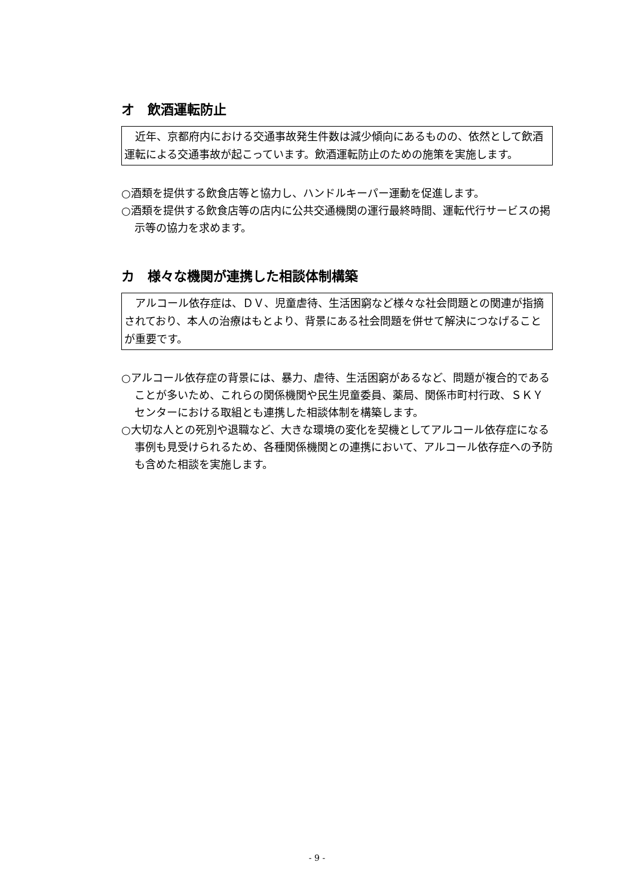オ　飲酒運転防止
　近年、京都府内における交通事故発生件数は減少傾向にあるものの、依然として飲酒運転による交通事故が起こっています。飲酒運転防止のための施策を実施します。
○酒類を提供する飲食店等と協力し、ハンドルキーパー運動を促進します。
○酒類を提供する飲食店等の店内に公共交通機関の運行最終時間、運転代行サービスの掲示等の協力を求めます。
カ　様々な機関が連携した相談体制構築
　アルコール依存症は、ＤＶ、児童虐待、生活困窮など様々な社会問題との関連が指摘されており、本人の治療はもとより、背景にある社会問題を併せて解決につなげることが重要です。
○アルコール依存症の背景には、暴力、虐待、生活困窮があるなど、問題が複合的であることが多いため、これらの関係機関や民生児童委員、薬局、関係市町村行政、ＳＫＹセンターにおける取組とも連携した相談体制を構築します。
○大切な人との死別や退職など、大きな環境の変化を契機としてアルコール依存症になる事例も見受けられるため、各種関係機関との連携において、アルコール依存症への予防も含めた相談を実施します。
- 9 -